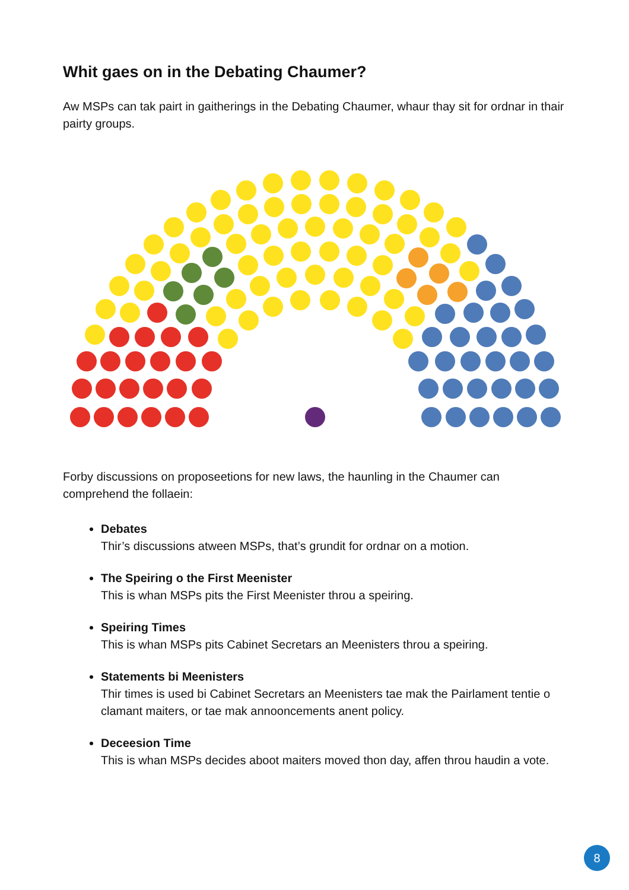Whit gaes on in the Debating Chaumer?
Aw MSPs can tak pairt in gaitherings in the Debating Chaumer, whaur thay sit for ordnar in thair pairty groups.
Forby discussions on proposeetions for new laws, the haunling in the Chaumer can comprehend the follaein:
Debates
Thir’s discussions atween MSPs, that’s grundit for ordnar on a motion.
The Speiring o the First Meenister
This is whan MSPs pits the First Meenister throu a speiring.
Speiring Times
This is whan MSPs pits Cabinet Secretars an Meenisters throu a speiring.
Statements bi Meenisters
Thir times is used bi Cabinet Secretars an Meenisters tae mak the Pairlament tentie o clamant maiters, or tae mak annooncements anent policy.
Deceesion Time
This is whan MSPs decides aboot maiters moved thon day, affen throu haudin a vote.
8